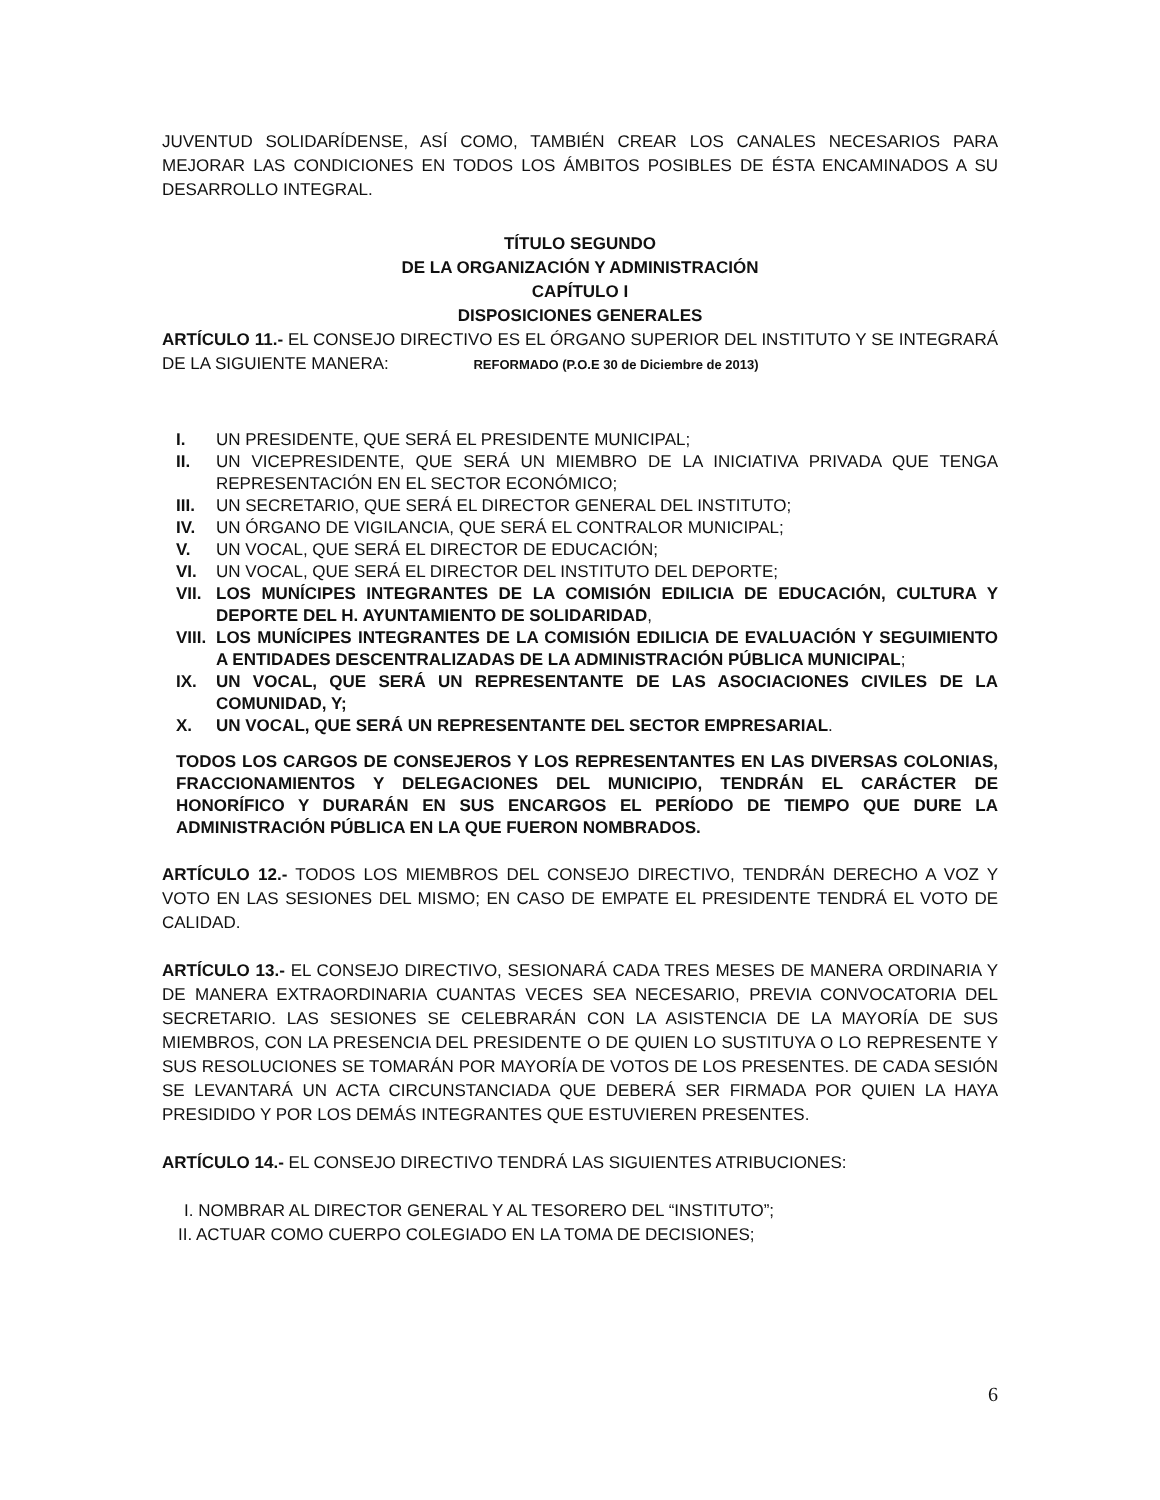JUVENTUD SOLIDARÍDENSE, ASÍ COMO, TAMBIÉN CREAR LOS CANALES NECESARIOS PARA MEJORAR LAS CONDICIONES EN TODOS LOS ÁMBITOS POSIBLES DE ÉSTA ENCAMINADOS A SU DESARROLLO INTEGRAL.
TÍTULO SEGUNDO
DE LA ORGANIZACIÓN Y ADMINISTRACIÓN
CAPÍTULO I
DISPOSICIONES GENERALES
ARTÍCULO 11.- EL CONSEJO DIRECTIVO ES EL ÓRGANO SUPERIOR DEL INSTITUTO Y SE INTEGRARÁ DE LA SIGUIENTE MANERA: REFORMADO (P.O.E 30 de Diciembre de 2013)
I. UN PRESIDENTE, QUE SERÁ EL PRESIDENTE MUNICIPAL;
II. UN VICEPRESIDENTE, QUE SERÁ UN MIEMBRO DE LA INICIATIVA PRIVADA QUE TENGA REPRESENTACIÓN EN EL SECTOR ECONÓMICO;
III. UN SECRETARIO, QUE SERÁ EL DIRECTOR GENERAL DEL INSTITUTO;
IV. UN ÓRGANO DE VIGILANCIA, QUE SERÁ EL CONTRALOR MUNICIPAL;
V. UN VOCAL, QUE SERÁ EL DIRECTOR DE EDUCACIÓN;
VI. UN VOCAL, QUE SERÁ EL DIRECTOR DEL INSTITUTO DEL DEPORTE;
VII. LOS MUNÍCIPES INTEGRANTES DE LA COMISIÓN EDILICIA DE EDUCACIÓN, CULTURA Y DEPORTE DEL H. AYUNTAMIENTO DE SOLIDARIDAD,
VIII. LOS MUNÍCIPES INTEGRANTES DE LA COMISIÓN EDILICIA DE EVALUACIÓN Y SEGUIMIENTO A ENTIDADES DESCENTRALIZADAS DE LA ADMINISTRACIÓN PÚBLICA MUNICIPAL;
IX. UN VOCAL, QUE SERÁ UN REPRESENTANTE DE LAS ASOCIACIONES CIVILES DE LA COMUNIDAD, Y;
X. UN VOCAL, QUE SERÁ UN REPRESENTANTE DEL SECTOR EMPRESARIAL.
TODOS LOS CARGOS DE CONSEJEROS Y LOS REPRESENTANTES EN LAS DIVERSAS COLONIAS, FRACCIONAMIENTOS Y DELEGACIONES DEL MUNICIPIO, TENDRÁN EL CARÁCTER DE HONORÍFICO Y DURARÁN EN SUS ENCARGOS EL PERÍODO DE TIEMPO QUE DURE LA ADMINISTRACIÓN PÚBLICA EN LA QUE FUERON NOMBRADOS.
ARTÍCULO 12.- TODOS LOS MIEMBROS DEL CONSEJO DIRECTIVO, TENDRÁN DERECHO A VOZ Y VOTO EN LAS SESIONES DEL MISMO; EN CASO DE EMPATE EL PRESIDENTE TENDRÁ EL VOTO DE CALIDAD.
ARTÍCULO 13.- EL CONSEJO DIRECTIVO, SESIONARÁ CADA TRES MESES DE MANERA ORDINARIA Y DE MANERA EXTRAORDINARIA CUANTAS VECES SEA NECESARIO, PREVIA CONVOCATORIA DEL SECRETARIO. LAS SESIONES SE CELEBRARÁN CON LA ASISTENCIA DE LA MAYORÍA DE SUS MIEMBROS, CON LA PRESENCIA DEL PRESIDENTE O DE QUIEN LO SUSTITUYA O LO REPRESENTE Y SUS RESOLUCIONES SE TOMARÁN POR MAYORÍA DE VOTOS DE LOS PRESENTES. DE CADA SESIÓN SE LEVANTARÁ UN ACTA CIRCUNSTANCIADA QUE DEBERÁ SER FIRMADA POR QUIEN LA HAYA PRESIDIDO Y POR LOS DEMÁS INTEGRANTES QUE ESTUVIEREN PRESENTES.
ARTÍCULO 14.- EL CONSEJO DIRECTIVO TENDRÁ LAS SIGUIENTES ATRIBUCIONES:
I. NOMBRAR AL DIRECTOR GENERAL Y AL TESORERO DEL “INSTITUTO”;
II. ACTUAR COMO CUERPO COLEGIADO EN LA TOMA DE DECISIONES;
6